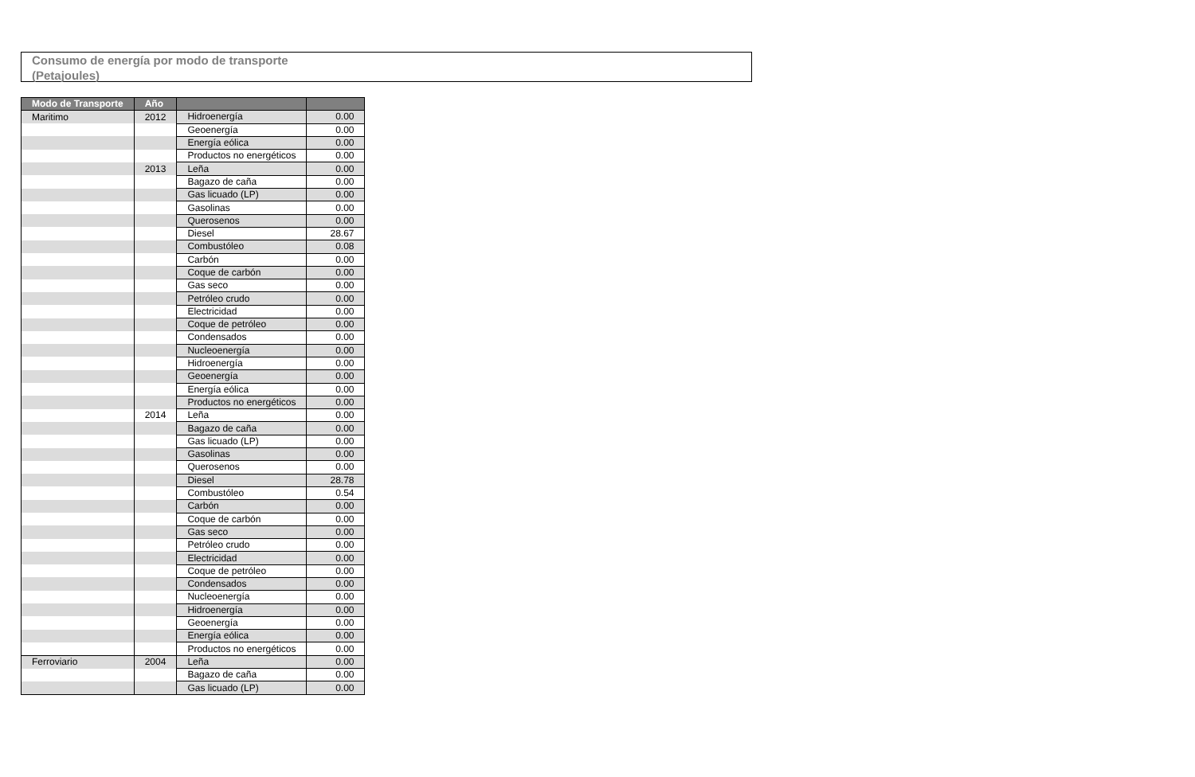Consumo de energía por modo de transporte
(Petajoules)
| Modo de Transporte | Año | | |
| --- | --- | --- | --- |
| Maritimo | 2012 | Hidroenergía | 0.00 |
| | | Geoenergía | 0.00 |
| | | Energía eólica | 0.00 |
| | | Productos no energéticos | 0.00 |
| | 2013 | Leña | 0.00 |
| | | Bagazo de caña | 0.00 |
| | | Gas licuado (LP) | 0.00 |
| | | Gasolinas | 0.00 |
| | | Querosenos | 0.00 |
| | | Diesel | 28.67 |
| | | Combustóleo | 0.08 |
| | | Carbón | 0.00 |
| | | Coque de carbón | 0.00 |
| | | Gas seco | 0.00 |
| | | Petróleo crudo | 0.00 |
| | | Electricidad | 0.00 |
| | | Coque de petróleo | 0.00 |
| | | Condensados | 0.00 |
| | | Nucleoenergía | 0.00 |
| | | Hidroenergía | 0.00 |
| | | Geoenergía | 0.00 |
| | | Energía eólica | 0.00 |
| | | Productos no energéticos | 0.00 |
| | 2014 | Leña | 0.00 |
| | | Bagazo de caña | 0.00 |
| | | Gas licuado (LP) | 0.00 |
| | | Gasolinas | 0.00 |
| | | Querosenos | 0.00 |
| | | Diesel | 28.78 |
| | | Combustóleo | 0.54 |
| | | Carbón | 0.00 |
| | | Coque de carbón | 0.00 |
| | | Gas seco | 0.00 |
| | | Petróleo crudo | 0.00 |
| | | Electricidad | 0.00 |
| | | Coque de petróleo | 0.00 |
| | | Condensados | 0.00 |
| | | Nucleoenergía | 0.00 |
| | | Hidroenergía | 0.00 |
| | | Geoenergía | 0.00 |
| | | Energía eólica | 0.00 |
| | | Productos no energéticos | 0.00 |
| Ferroviario | 2004 | Leña | 0.00 |
| | | Bagazo de caña | 0.00 |
| | | Gas licuado (LP) | 0.00 |